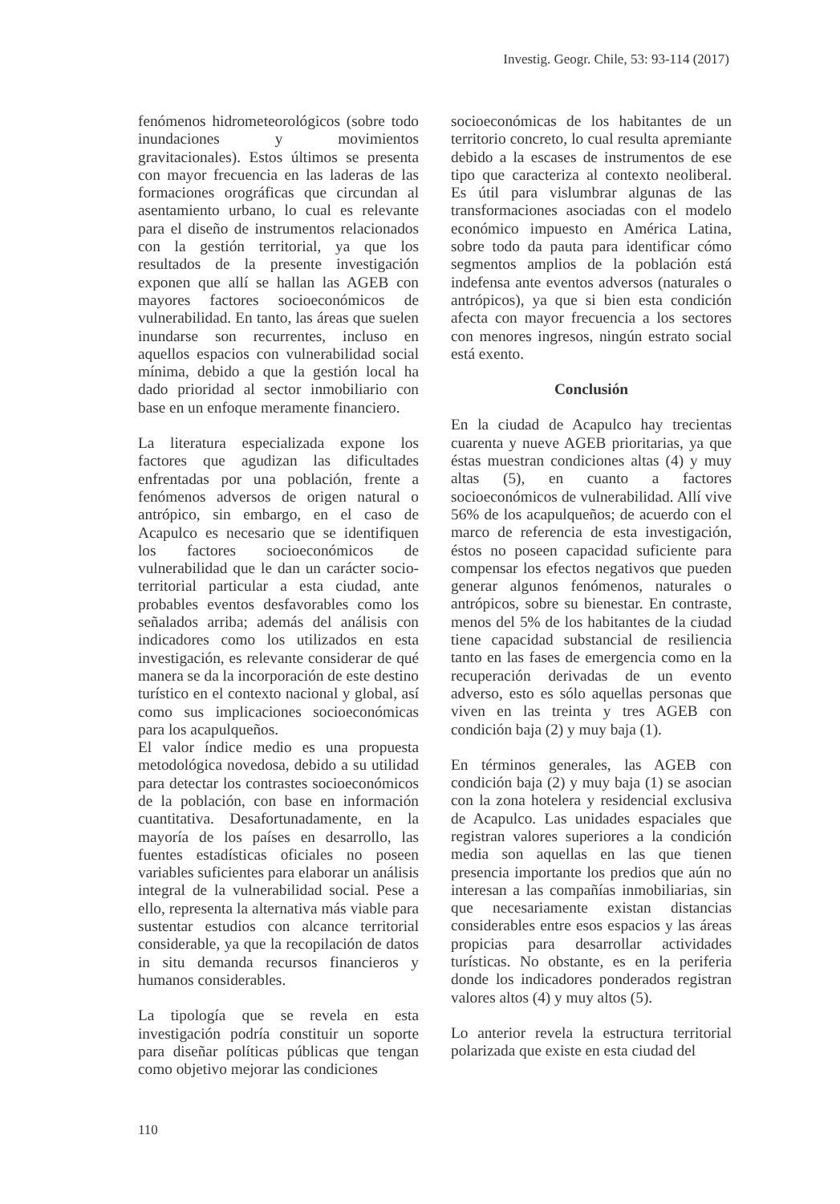Investig. Geogr. Chile, 53: 93-114 (2017)
fenómenos hidrometeorológicos (sobre todo inundaciones y movimientos gravitacionales). Estos últimos se presenta con mayor frecuencia en las laderas de las formaciones orográficas que circundan al asentamiento urbano, lo cual es relevante para el diseño de instrumentos relacionados con la gestión territorial, ya que los resultados de la presente investigación exponen que allí se hallan las AGEB con mayores factores socioeconómicos de vulnerabilidad. En tanto, las áreas que suelen inundarse son recurrentes, incluso en aquellos espacios con vulnerabilidad social mínima, debido a que la gestión local ha dado prioridad al sector inmobiliario con base en un enfoque meramente financiero.
La literatura especializada expone los factores que agudizan las dificultades enfrentadas por una población, frente a fenómenos adversos de origen natural o antrópico, sin embargo, en el caso de Acapulco es necesario que se identifiquen los factores socioeconómicos de vulnerabilidad que le dan un carácter socio-territorial particular a esta ciudad, ante probables eventos desfavorables como los señalados arriba; además del análisis con indicadores como los utilizados en esta investigación, es relevante considerar de qué manera se da la incorporación de este destino turístico en el contexto nacional y global, así como sus implicaciones socioeconómicas para los acapulqueños.
El valor índice medio es una propuesta metodológica novedosa, debido a su utilidad para detectar los contrastes socioeconómicos de la población, con base en información cuantitativa. Desafortunadamente, en la mayoría de los países en desarrollo, las fuentes estadísticas oficiales no poseen variables suficientes para elaborar un análisis integral de la vulnerabilidad social. Pese a ello, representa la alternativa más viable para sustentar estudios con alcance territorial considerable, ya que la recopilación de datos in situ demanda recursos financieros y humanos considerables.
La tipología que se revela en esta investigación podría constituir un soporte para diseñar políticas públicas que tengan como objetivo mejorar las condiciones
socioeconómicas de los habitantes de un territorio concreto, lo cual resulta apremiante debido a la escases de instrumentos de ese tipo que caracteriza al contexto neoliberal. Es útil para vislumbrar algunas de las transformaciones asociadas con el modelo económico impuesto en América Latina, sobre todo da pauta para identificar cómo segmentos amplios de la población está indefensa ante eventos adversos (naturales o antrópicos), ya que si bien esta condición afecta con mayor frecuencia a los sectores con menores ingresos, ningún estrato social está exento.
Conclusión
En la ciudad de Acapulco hay trecientas cuarenta y nueve AGEB prioritarias, ya que éstas muestran condiciones altas (4) y muy altas (5), en cuanto a factores socioeconómicos de vulnerabilidad. Allí vive 56% de los acapulqueños; de acuerdo con el marco de referencia de esta investigación, éstos no poseen capacidad suficiente para compensar los efectos negativos que pueden generar algunos fenómenos, naturales o antrópicos, sobre su bienestar. En contraste, menos del 5% de los habitantes de la ciudad tiene capacidad substancial de resiliencia tanto en las fases de emergencia como en la recuperación derivadas de un evento adverso, esto es sólo aquellas personas que viven en las treinta y tres AGEB con condición baja (2) y muy baja (1).
En términos generales, las AGEB con condición baja (2) y muy baja (1) se asocian con la zona hotelera y residencial exclusiva de Acapulco. Las unidades espaciales que registran valores superiores a la condición media son aquellas en las que tienen presencia importante los predios que aún no interesan a las compañías inmobiliarias, sin que necesariamente existan distancias considerables entre esos espacios y las áreas propicias para desarrollar actividades turísticas. No obstante, es en la periferia donde los indicadores ponderados registran valores altos (4) y muy altos (5).
Lo anterior revela la estructura territorial polarizada que existe en esta ciudad del
110